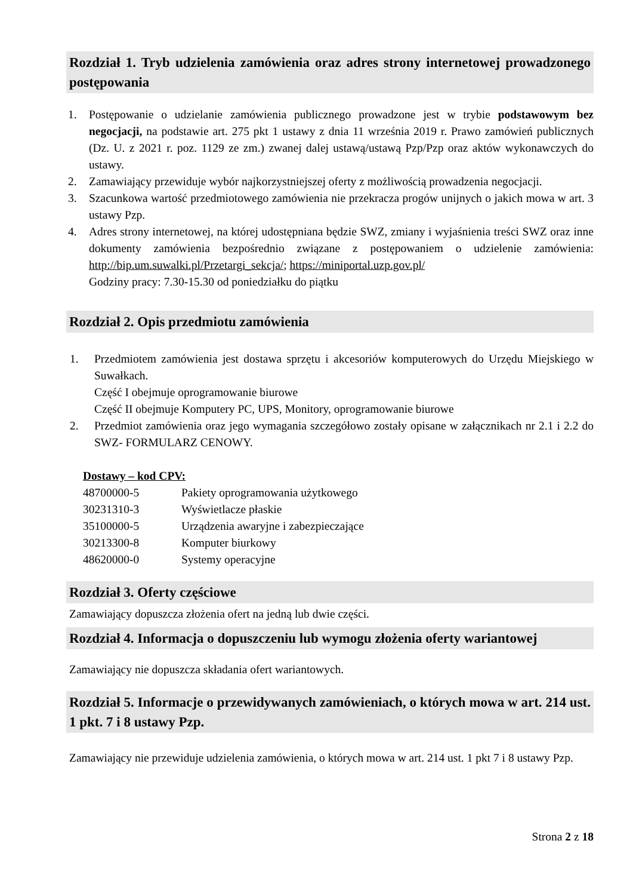Rozdział 1. Tryb udzielenia zamówienia oraz adres strony internetowej prowadzonego postępowania
1. Postępowanie o udzielanie zamówienia publicznego prowadzone jest w trybie podstawowym bez negocjacji, na podstawie art. 275 pkt 1 ustawy z dnia 11 września 2019 r. Prawo zamówień publicznych (Dz. U. z 2021 r. poz. 1129 ze zm.) zwanej dalej ustawą/ustawą Pzp/Pzp oraz aktów wykonawczych do ustawy.
2. Zamawiający przewiduje wybór najkorzystniejszej oferty z możliwością prowadzenia negocjacji.
3. Szacunkowa wartość przedmiotowego zamówienia nie przekracza progów unijnych o jakich mowa w art. 3 ustawy Pzp.
4. Adres strony internetowej, na której udostępniana będzie SWZ, zmiany i wyjaśnienia treści SWZ oraz inne dokumenty zamówienia bezpośrednio związane z postępowaniem o udzielenie zamówienia: http://bip.um.suwalki.pl/Przetargi_sekcja/; https://miniportal.uzp.gov.pl/
Godziny pracy: 7.30-15.30 od poniedziałku do piątku
Rozdział 2. Opis przedmiotu zamówienia
1. Przedmiotem zamówienia jest dostawa sprzętu i akcesoriów komputerowych do Urzędu Miejskiego w Suwałkach.
Część I obejmuje oprogramowanie biurowe
Część II obejmuje Komputery PC, UPS, Monitory, oprogramowanie biurowe
2. Przedmiot zamówienia oraz jego wymagania szczegółowo zostały opisane w załącznikach nr 2.1 i 2.2 do SWZ- FORMULARZ CENOWY.
Dostawy – kod CPV:
| 48700000-5 | Pakiety oprogramowania użytkowego |
| 30231310-3 | Wyświetlacze płaskie |
| 35100000-5 | Urządzenia awaryjne i zabezpieczające |
| 30213300-8 | Komputer biurkowy |
| 48620000-0 | Systemy operacyjne |
Rozdział 3. Oferty częściowe
Zamawiający dopuszcza złożenia ofert na jedną lub dwie części.
Rozdział 4. Informacja o dopuszczeniu lub wymogu złożenia oferty wariantowej
Zamawiający nie dopuszcza składania ofert wariantowych.
Rozdział 5. Informacje o przewidywanych zamówieniach, o których mowa w art. 214 ust. 1 pkt. 7 i 8 ustawy Pzp.
Zamawiający nie przewiduje udzielenia zamówienia, o których mowa w art. 214 ust. 1 pkt 7 i 8 ustawy Pzp.
Strona 2 z 18